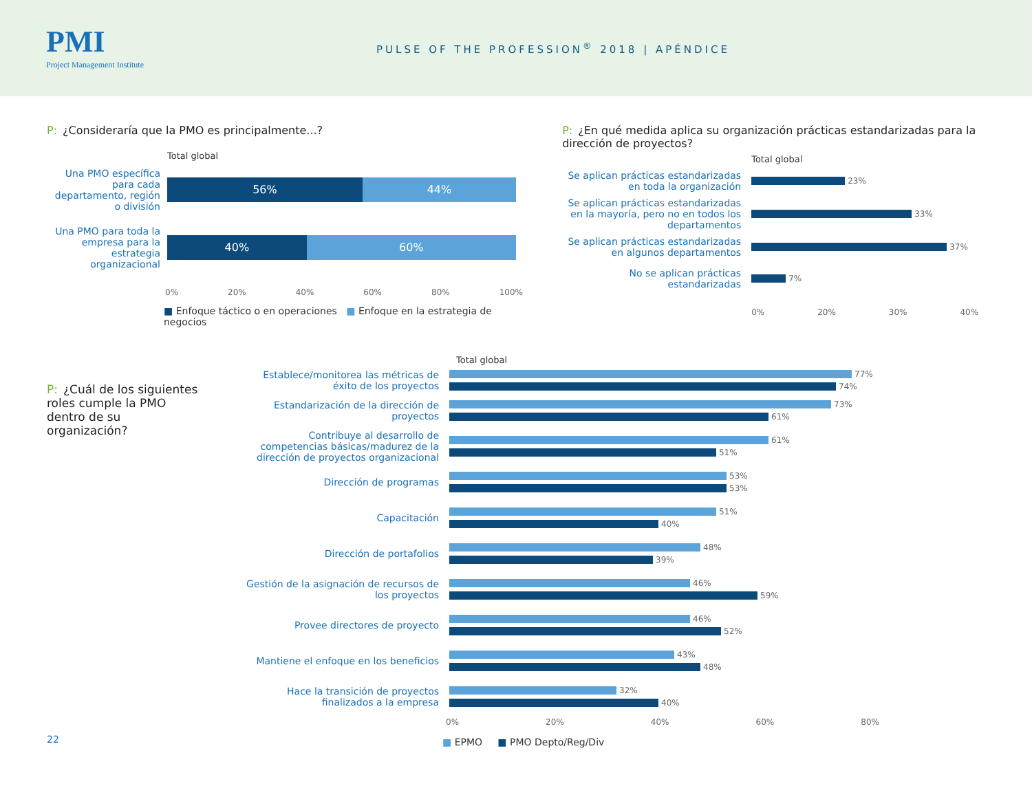PMI
Project Management Institute
PULSE OF THE PROFESSION<sup>®</sup> 2018 | APÉNDICE
P: ¿Consideraría que la PMO es principalmente...?
Total global
Una PMO específica para cada departamento, región o división
56% 44%
Una PMO para toda la empresa para la estrategia organizacional
40% 60%
0% 20% 40% 60% 80% 100%
■ Enfoque táctico o en operaciones ■ Enfoque en la estrategia de negocios
P: ¿En qué medida aplica su organización prácticas estandarizadas para la dirección de proyectos?
Total global
Se aplican prácticas estandarizadas en toda la organización
23%
Se aplican prácticas estandarizadas en la mayoría, pero no en todos los departamentos
33%
Se aplican prácticas estandarizadas en algunos departamentos
37%
No se aplican prácticas estandarizadas
7%
0% 20% 30% 40%
P: ¿Cuál de los siguientes roles cumple la PMO dentro de su organización?
Total global
Establece/monitorea las métricas de éxito de los proyectos
77%
74%
Estandarización de la dirección de proyectos
73%
61%
Contribuye al desarrollo de competencias básicas/madurez de la dirección de proyectos organizacional
61%
51%
Dirección de programas
53%
53%
Capacitación
51%
40%
Dirección de portafolios
48%
39%
Gestión de la asignación de recursos de los proyectos
46%
59%
Provee directores de proyecto
46%
52%
Mantiene el enfoque en los beneficios
43%
48%
Hace la transición de proyectos finalizados a la empresa
32%
40%
0% 20% 40% 60% 80%
■ EPMO ■ PMO Depto/Reg/Div
22